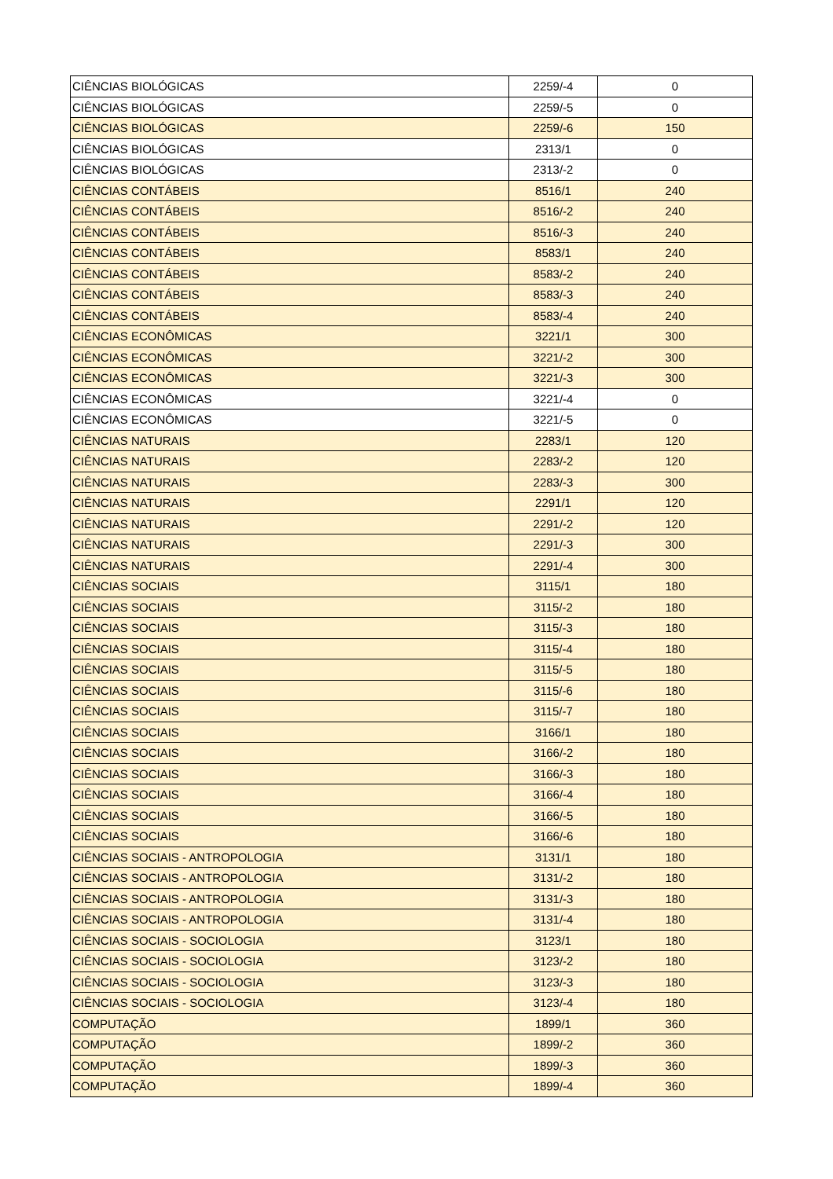| CIÊNCIAS BIOLÓGICAS | 2259/-4 | 0 |
| CIÊNCIAS BIOLÓGICAS | 2259/-5 | 0 |
| CIÊNCIAS BIOLÓGICAS | 2259/-6 | 150 |
| CIÊNCIAS BIOLÓGICAS | 2313/1 | 0 |
| CIÊNCIAS BIOLÓGICAS | 2313/-2 | 0 |
| CIÊNCIAS CONTÁBEIS | 8516/1 | 240 |
| CIÊNCIAS CONTÁBEIS | 8516/-2 | 240 |
| CIÊNCIAS CONTÁBEIS | 8516/-3 | 240 |
| CIÊNCIAS CONTÁBEIS | 8583/1 | 240 |
| CIÊNCIAS CONTÁBEIS | 8583/-2 | 240 |
| CIÊNCIAS CONTÁBEIS | 8583/-3 | 240 |
| CIÊNCIAS CONTÁBEIS | 8583/-4 | 240 |
| CIÊNCIAS ECONÔMICAS | 3221/1 | 300 |
| CIÊNCIAS ECONÔMICAS | 3221/-2 | 300 |
| CIÊNCIAS ECONÔMICAS | 3221/-3 | 300 |
| CIÊNCIAS ECONÔMICAS | 3221/-4 | 0 |
| CIÊNCIAS ECONÔMICAS | 3221/-5 | 0 |
| CIÊNCIAS NATURAIS | 2283/1 | 120 |
| CIÊNCIAS NATURAIS | 2283/-2 | 120 |
| CIÊNCIAS NATURAIS | 2283/-3 | 300 |
| CIÊNCIAS NATURAIS | 2291/1 | 120 |
| CIÊNCIAS NATURAIS | 2291/-2 | 120 |
| CIÊNCIAS NATURAIS | 2291/-3 | 300 |
| CIÊNCIAS NATURAIS | 2291/-4 | 300 |
| CIÊNCIAS SOCIAIS | 3115/1 | 180 |
| CIÊNCIAS SOCIAIS | 3115/-2 | 180 |
| CIÊNCIAS SOCIAIS | 3115/-3 | 180 |
| CIÊNCIAS SOCIAIS | 3115/-4 | 180 |
| CIÊNCIAS SOCIAIS | 3115/-5 | 180 |
| CIÊNCIAS SOCIAIS | 3115/-6 | 180 |
| CIÊNCIAS SOCIAIS | 3115/-7 | 180 |
| CIÊNCIAS SOCIAIS | 3166/1 | 180 |
| CIÊNCIAS SOCIAIS | 3166/-2 | 180 |
| CIÊNCIAS SOCIAIS | 3166/-3 | 180 |
| CIÊNCIAS SOCIAIS | 3166/-4 | 180 |
| CIÊNCIAS SOCIAIS | 3166/-5 | 180 |
| CIÊNCIAS SOCIAIS | 3166/-6 | 180 |
| CIÊNCIAS SOCIAIS - ANTROPOLOGIA | 3131/1 | 180 |
| CIÊNCIAS SOCIAIS - ANTROPOLOGIA | 3131/-2 | 180 |
| CIÊNCIAS SOCIAIS - ANTROPOLOGIA | 3131/-3 | 180 |
| CIÊNCIAS SOCIAIS - ANTROPOLOGIA | 3131/-4 | 180 |
| CIÊNCIAS SOCIAIS - SOCIOLOGIA | 3123/1 | 180 |
| CIÊNCIAS SOCIAIS - SOCIOLOGIA | 3123/-2 | 180 |
| CIÊNCIAS SOCIAIS - SOCIOLOGIA | 3123/-3 | 180 |
| CIÊNCIAS SOCIAIS - SOCIOLOGIA | 3123/-4 | 180 |
| COMPUTAÇÃO | 1899/1 | 360 |
| COMPUTAÇÃO | 1899/-2 | 360 |
| COMPUTAÇÃO | 1899/-3 | 360 |
| COMPUTAÇÃO | 1899/-4 | 360 |